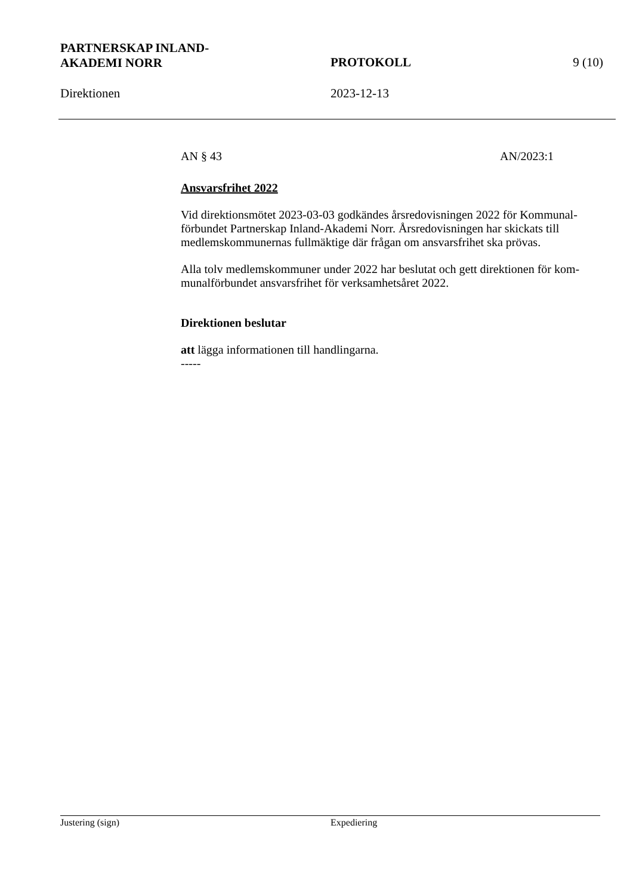PARTNERSKAP INLAND-
AKADEMI NORR
PROTOKOLL 9 (10)
Direktionen 2023-12-13
AN § 43 AN/2023:1
Ansvarsfrihet 2022
Vid direktionsmötet 2023-03-03 godkändes årsredovisningen 2022 för Kommunal-förbundet Partnerskap Inland-Akademi Norr. Årsredovisningen har skickats till medlemskommunernas fullmäktige där frågan om ansvarsfrihet ska prövas.
Alla tolv medlemskommuner under 2022 har beslutat och gett direktionen för kom-munalförbundet ansvarsfrihet för verksamhetsåret 2022.
Direktionen beslutar
att lägga informationen till handlingarna.
-----
Justering (sign) Expediering